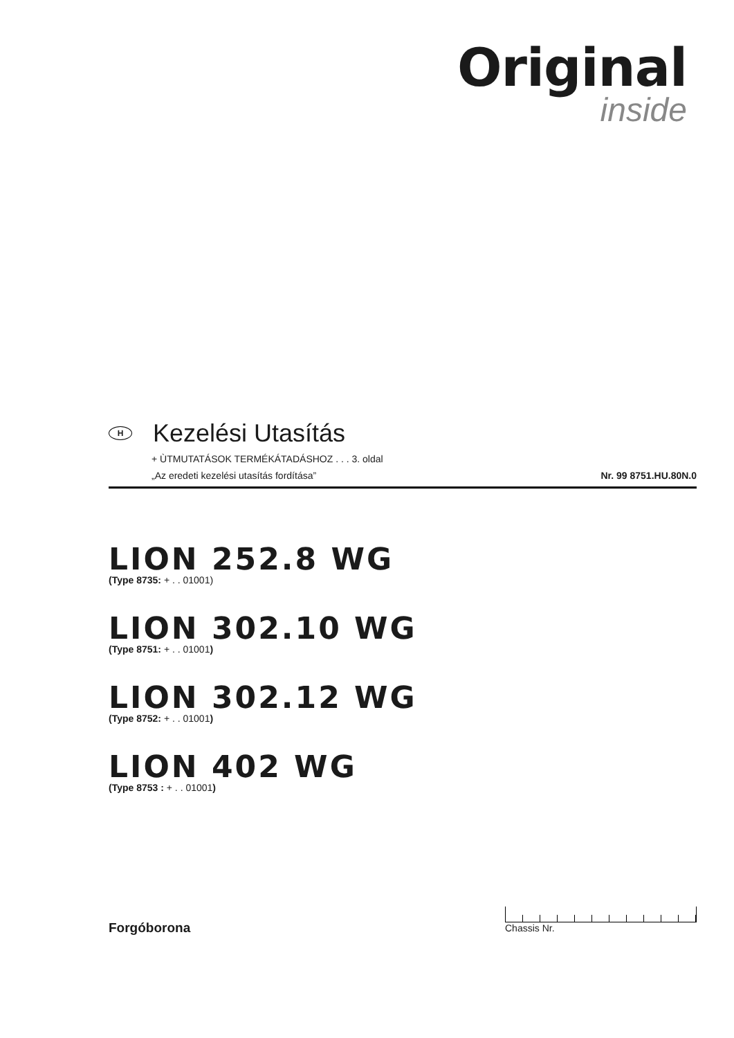Original
inside
H Kezelési Utasítás
+ ÙTMUTATÁSOK TERMÉKÁTADÁSHOZ . . . 3. oldal
„Az eredeti kezelési utasítás fordítása” Nr. 99 8751.HU.80N.0
LION 252.8 WG
(Type 8735: + . . 01001)
LION 302.10 WG
(Type 8751: + . . 01001)
LION 302.12 WG
(Type 8752: + . . 01001)
LION 402 WG
(Type 8753 : + . . 01001)
Forgóborona
Chassis Nr.